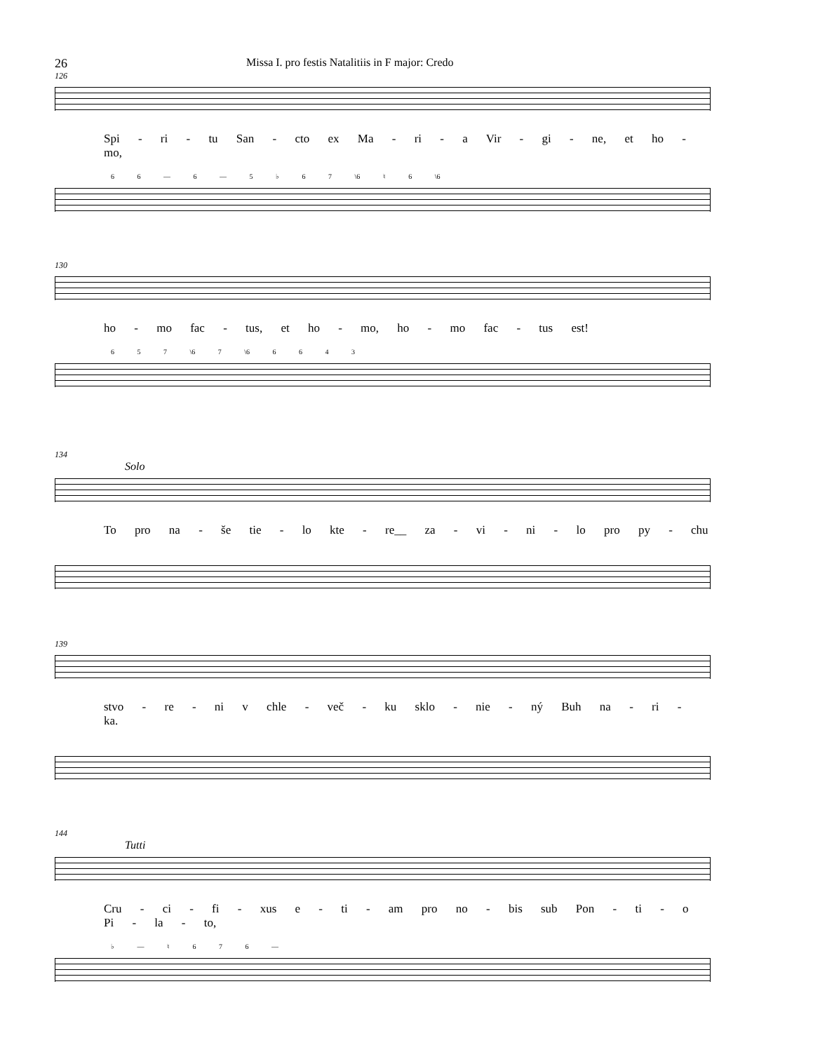26 Missa I. pro festis Natalitiis in F major: Credo
126
Spi - ri - tu San - cto ex Ma - ri - a Vir - gi - ne, et ho - mo,
6 6 — 6 — 5 ♭ 6 7 \6 ♮ 6 \6
130
ho - mo fac - tus, et ho - mo, ho - mo fac - tus est!
6 5 7 \6 7 \6 6 6 4 3
134
Solo
To pro na - še tie - lo kte - re__ za - vi - ni - lo pro py - chu
139
stvo - re - ni v chle - več - ku sklo - nie - ný Buh na - ri - ka.
144
Tutti
Cru - ci - fi - xus e - ti - am pro no - bis sub Pon - ti - o Pi - la - to,
♭ — ♮ 6 7 6 —